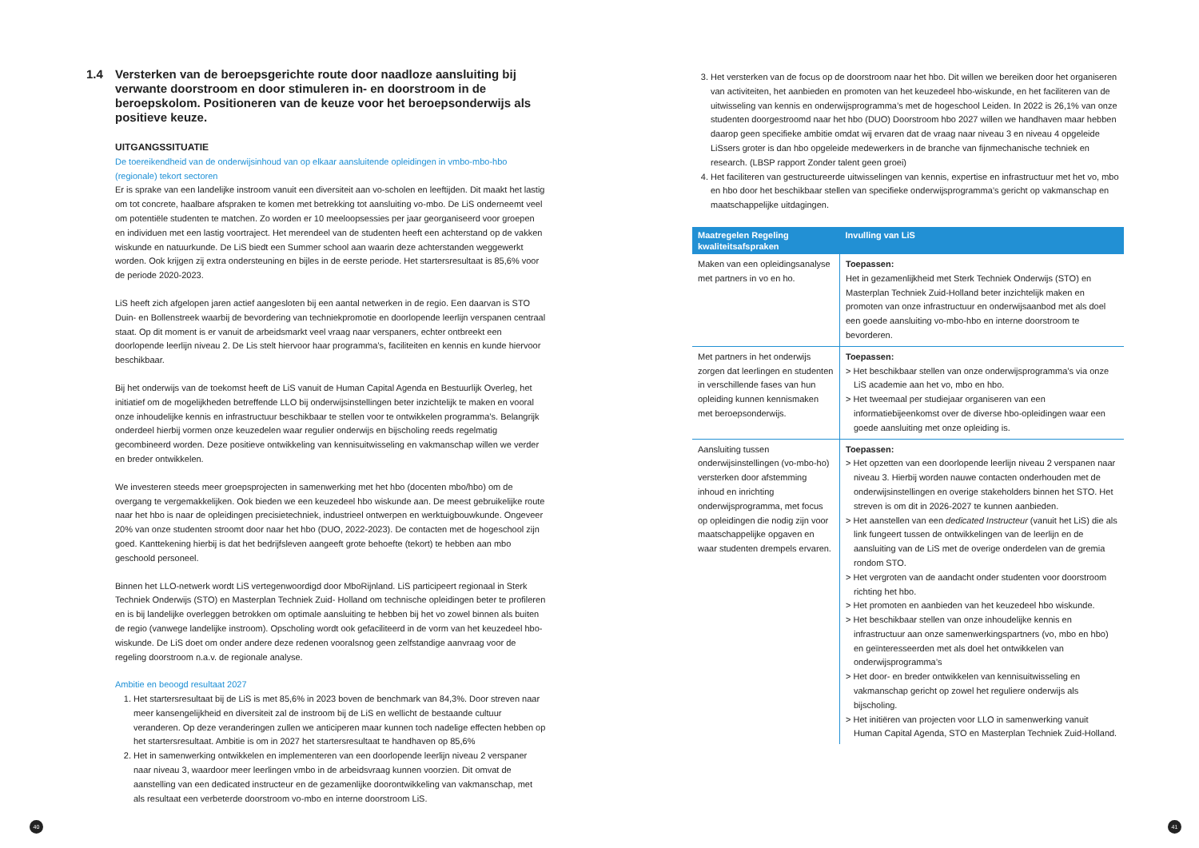1.4 Versterken van de beroepsgerichte route door naadloze aansluiting bij verwante doorstroom en door stimuleren in- en doorstroom in de beroepskolom. Positioneren van de keuze voor het beroepsonderwijs als positieve keuze.
UITGANGSSITUATIE
De toereikendheid van de onderwijsinhoud van op elkaar aansluitende opleidingen in vmbo-mbo-hbo (regionale) tekort sectoren
Er is sprake van een landelijke instroom vanuit een diversiteit aan vo-scholen en leeftijden. Dit maakt het lastig om tot concrete, haalbare afspraken te komen met betrekking tot aansluiting vo-mbo. De LiS onderneemt veel om potentiële studenten te matchen. Zo worden er 10 meeloopsessies per jaar georganiseerd voor groepen en individuen met een lastig voortraject. Het merendeel van de studenten heeft een achterstand op de vakken wiskunde en natuurkunde. De LiS biedt een Summer school aan waarin deze achterstanden weggewerkt worden. Ook krijgen zij extra ondersteuning en bijles in de eerste periode. Het startersresultaat is 85,6% voor de periode 2020-2023.
LiS heeft zich afgelopen jaren actief aangesloten bij een aantal netwerken in de regio. Een daarvan is STO Duin- en Bollenstreek waarbij de bevordering van techniekpromotie en doorlopende leerlijn verspanen centraal staat. Op dit moment is er vanuit de arbeidsmarkt veel vraag naar verspaners, echter ontbreekt een doorlopende leerlijn niveau 2. De Lis stelt hiervoor haar programma’s, faciliteiten en kennis en kunde hiervoor beschikbaar.
Bij het onderwijs van de toekomst heeft de LiS vanuit de Human Capital Agenda en Bestuurlijk Overleg, het initiatief om de mogelijkheden betreffende LLO bij onderwijsinstellingen beter inzichtelijk te maken en vooral onze inhoudelijke kennis en infrastructuur beschikbaar te stellen voor te ontwikkelen programma’s. Belangrijk onderdeel hierbij vormen onze keuzedelen waar regulier onderwijs en bijscholing reeds regelmatig gecombineerd worden. Deze positieve ontwikkeling van kennisuitwisseling en vakmanschap willen we verder en breder ontwikkelen.
We investeren steeds meer groepsprojecten in samenwerking met het hbo (docenten mbo/hbo) om de overgang te vergemakkelijken. Ook bieden we een keuzedeel hbo wiskunde aan. De meest gebruikelijke route naar het hbo is naar de opleidingen precisietechniek, industrieel ontwerpen en werktuigbouwkunde. Ongeveer 20% van onze studenten stroomt door naar het hbo (DUO, 2022-2023). De contacten met de hogeschool zijn goed. Kanttekening hierbij is dat het bedrijfsleven aangeeft grote behoefte (tekort) te hebben aan mbo geschoold personeel.
Binnen het LLO-netwerk wordt LiS vertegenwoordigd door MboRijnland. LiS participeert regionaal in Sterk Techniek Onderwijs (STO) en Masterplan Techniek Zuid- Holland om technische opleidingen beter te profileren en is bij landelijke overleggen betrokken om optimale aansluiting te hebben bij het vo zowel binnen als buiten de regio (vanwege landelijke instroom). Opscholing wordt ook gefaciliteerd in de vorm van het keuzedeel hbo-wiskunde. De LiS doet om onder andere deze redenen vooralsnog geen zelfstandige aanvraag voor de regeling doorstroom n.a.v. de regionale analyse.
Ambitie en beoogd resultaat 2027
1. Het startersresultaat bij de LiS is met 85,6% in 2023 boven de benchmark van 84,3%. Door streven naar meer kansengelijkheid en diversiteit zal de instroom bij de LiS en wellicht de bestaande cultuur veranderen. Op deze veranderingen zullen we anticiperen maar kunnen toch nadelige effecten hebben op het startersresultaat. Ambitie is om in 2027 het startersresultaat te handhaven op 85,6%
2. Het in samenwerking ontwikkelen en implementeren van een doorlopende leerlijn niveau 2 verspaner naar niveau 3, waardoor meer leerlingen vmbo in de arbeidsvraag kunnen voorzien. Dit omvat de aanstelling van een dedicated instructeur en de gezamenlijke doorontwikkeling van vakmanschap, met als resultaat een verbeterde doorstroom vo-mbo en interne doorstroom LiS.
3. Het versterken van de focus op de doorstroom naar het hbo. Dit willen we bereiken door het organiseren van activiteiten, het aanbieden en promoten van het keuzedeel hbo-wiskunde, en het faciliteren van de uitwisseling van kennis en onderwijsprogramma’s met de hogeschool Leiden. In 2022 is 26,1% van onze studenten doorgestroomd naar het hbo (DUO) Doorstroom hbo 2027 willen we handhaven maar hebben daarop geen specifieke ambitie omdat wij ervaren dat de vraag naar niveau 3 en niveau 4 opgeleide LiSsers groter is dan hbo opgeleide medewerkers in de branche van fijnmechanische techniek en research. (LBSP rapport Zonder talent geen groei)
4. Het faciliteren van gestructureerde uitwisselingen van kennis, expertise en infrastructuur met het vo, mbo en hbo door het beschikbaar stellen van specifieke onderwijsprogramma’s gericht op vakmanschap en maatschappelijke uitdagingen.
| Maatregelen Regeling kwaliteitsafspraken | Invulling van LiS |
| --- | --- |
| Maken van een opleidingsanalyse met partners in vo en ho. | Toepassen: Het in gezamenlijkheid met Sterk Techniek Onderwijs (STO) en Masterplan Techniek Zuid-Holland beter inzichtelijk maken en promoten van onze infrastructuur en onderwijsaanbod met als doel een goede aansluiting vo-mbo-hbo en interne doorstroom te bevorderen. |
| Met partners in het onderwijs zorgen dat leerlingen en studenten in verschillende fases van hun opleiding kunnen kennismaken met beroepsonderwijs. | Toepassen: > Het beschikbaar stellen van onze onderwijsprogramma’s via onze LiS academie aan het vo, mbo en hbo. > Het tweemaal per studiejaar organiseren van een informatiebijeenkomst over de diverse hbo-opleidingen waar een goede aansluiting met onze opleiding is. |
| Aansluiting tussen onderwijsinstellingen (vo-mbo-ho) versterken door afstemming inhoud en inrichting onderwijsprogramma, met focus op opleidingen die nodig zijn voor maatschappelijke opgaven en waar studenten drempels ervaren. | Toepassen: > Het opzetten van een doorlopende leerlijn niveau 2 verspanen naar niveau 3. Hierbij worden nauwe contacten onderhouden met de onderwijsinstellingen en overige stakeholders binnen het STO. Het streven is om dit in 2026-2027 te kunnen aanbieden. > Het aanstellen van een dedicated Instructeur (vanuit het LiS) die als link fungeert tussen de ontwikkelingen van de leerlijn en de aansluiting van de LiS met de overige onderdelen van de gremia rondom STO. > Het vergroten van de aandacht onder studenten voor doorstroom richting het hbo. > Het promoten en aanbieden van het keuzedeel hbo wiskunde. > Het beschikbaar stellen van onze inhoudelijke kennis en infrastructuur aan onze samenwerkingspartners (vo, mbo en hbo) en geïnteresseerden met als doel het ontwikkelen van onderwijsprogramma’s > Het door- en breder ontwikkelen van kennisuitwisseling en vakmanschap gericht op zowel het reguliere onderwijs als bijscholing. > Het initiëren van projecten voor LLO in samenwerking vanuit Human Capital Agenda, STO en Masterplan Techniek Zuid-Holland. |
40 41